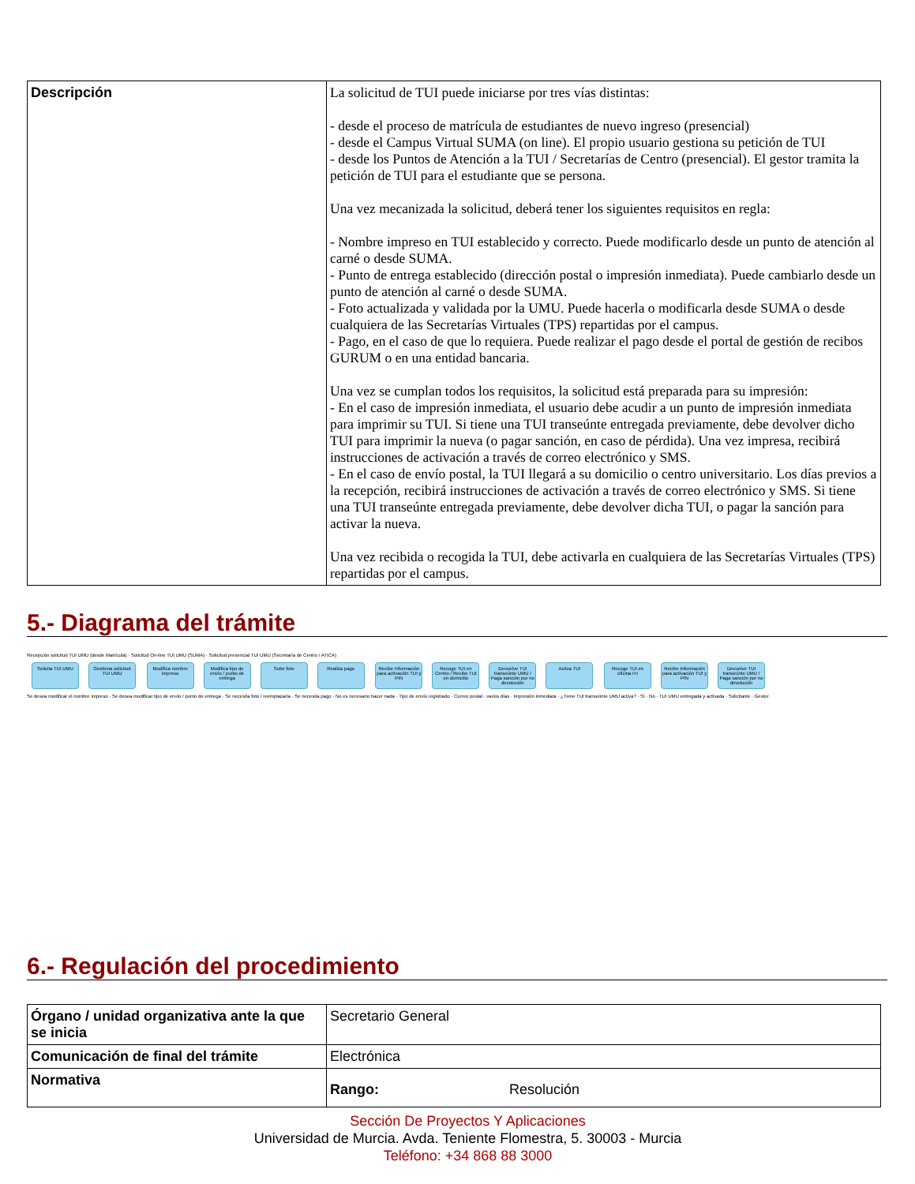| Descripción | La solicitud de TUI puede iniciarse por tres vías distintas: - desde el proceso de matrícula de estudiantes de nuevo ingreso (presencial) - desde el Campus Virtual SUMA (on line). El propio usuario gestiona su petición de TUI - desde los Puntos de Atención a la TUI / Secretarías de Centro (presencial). El gestor tramita la petición de TUI para el estudiante que se persona. Una vez mecanizada la solicitud, deberá tener los siguientes requisitos en regla: - Nombre impreso en TUI establecido y correcto. Puede modificarlo desde un punto de atención al carné o desde SUMA. - Punto de entrega establecido (dirección postal o impresión inmediata). Puede cambiarlo desde un punto de atención al carné o desde SUMA. - Foto actualizada y validada por la UMU. Puede hacerla o modificarla desde SUMA o desde cualquiera de las Secretarías Virtuales (TPS) repartidas por el campus. - Pago, en el caso de que lo requiera. Puede realizar el pago desde el portal de gestión de recibos GURUM o en una entidad bancaria. Una vez se cumplan todos los requisitos, la solicitud está preparada para su impresión: - En el caso de impresión inmediata, el usuario debe acudir a un punto de impresión inmediata para imprimir su TUI. Si tiene una TUI transeúnte entregada previamente, debe devolver dicho TUI para imprimir la nueva (o pagar sanción, en caso de pérdida). Una vez impresa, recibirá instrucciones de activación a través de correo electrónico y SMS. - En el caso de envío postal, la TUI llegará a su domicilio o centro universitario. Los días previos a la recepción, recibirá instrucciones de activación a través de correo electrónico y SMS. Si tiene una TUI transeúnte entregada previamente, debe devolver dicha TUI, o pagar la sanción para activar la nueva. Una vez recibida o recogida la TUI, debe activarla en cualquiera de las Secretarías Virtuales (TPS) repartidas por el campus. |
5.- Diagrama del trámite
Recepción solicitud TUI UMU (desde Matrícula) · Solicitud On-line TUI UMU (SUMA) · Solicitud presencial TUI UMU (Secretaría de Centro / ATICA)
Solicita TUI UMU Gestiona solicitud TUI UMU Modifica nombre impreso Modifica tipo de envío / punto de entrega Sube foto Realiza pago Recibe Información para activación TUI y PIN Recoge TUI en Centro / Recibe TUI en domicilio Devuelve TUI transeúnte UMU / Paga sanción por no devolución Activa TUI Recoge TUI en oficina I+I Recibe Información para activación TUI y PIN Devuelve TUI transeúnte UMU / Paga sanción por no devolución
Se desea modificar el nombre impreso · Se desea modificar tipo de envío / punto de entrega · Se necesita foto / reemplazarla · Se necesita pago · No es necesario hacer nada · Tipo de envío registrado · Correo postal · varios días · Impresión inmediata · ¿Tiene TUI transeúnte UMU activa? · Sí · No · TUI UMU entregada y activada · Solicitante · Gestor
6.- Regulación del procedimiento
| Órgano / unidad organizativa ante la que se inicia | Secretario General |
| Comunicación de final del trámite | Electrónica |
| Normativa | Rango: Resolución |
Sección De Proyectos Y Aplicaciones
Universidad de Murcia. Avda. Teniente Flomestra, 5. 30003 - Murcia
Teléfono: +34 868 88 3000